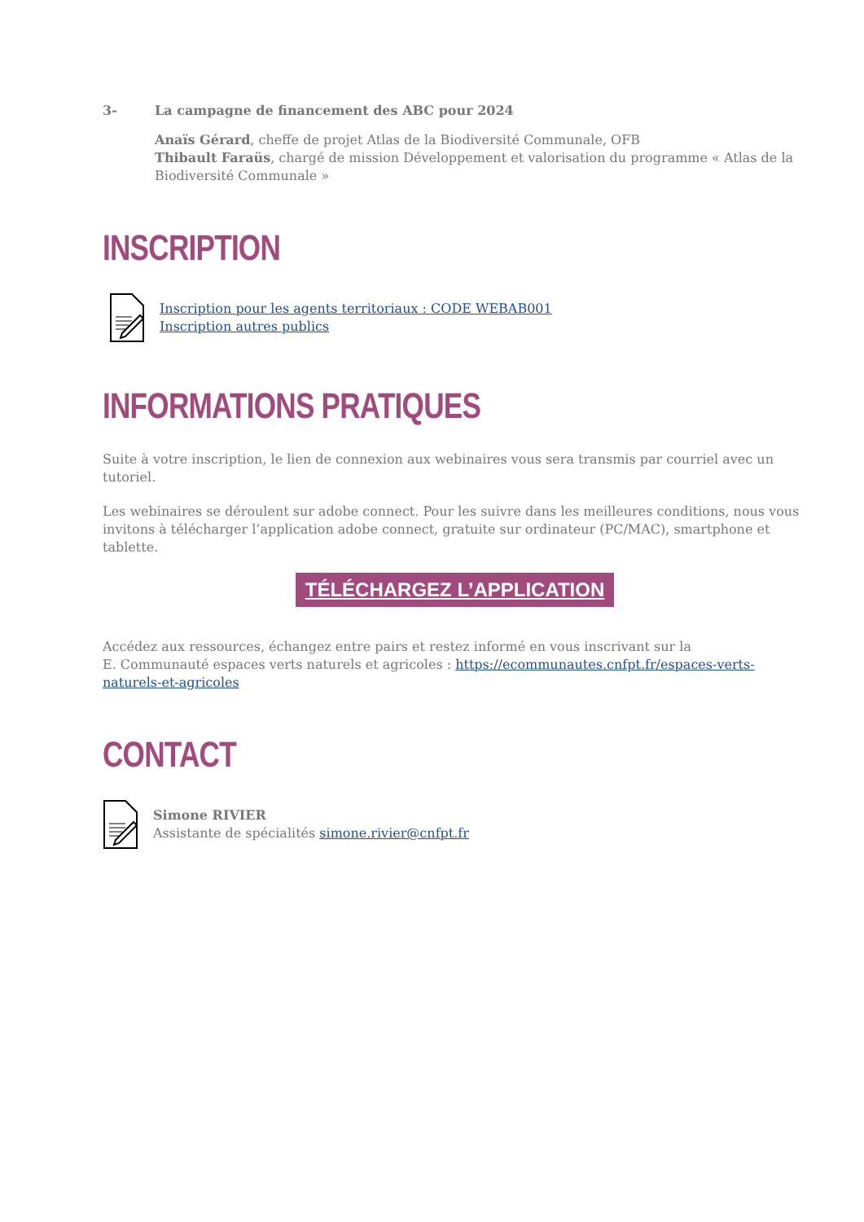3- La campagne de financement des ABC pour 2024
Anaïs Gérard, cheffe de projet Atlas de la Biodiversité Communale, OFB
Thibault Faraüs, chargé de mission Développement et valorisation du programme « Atlas de la Biodiversité Communale »
INSCRIPTION
Inscription pour les agents territoriaux : CODE WEBAB001
Inscription autres publics
INFORMATIONS PRATIQUES
Suite à votre inscription, le lien de connexion aux webinaires vous sera transmis par courriel avec un tutoriel.
Les webinaires se déroulent sur adobe connect. Pour les suivre dans les meilleures conditions, nous vous invitons à télécharger l’application adobe connect, gratuite sur ordinateur (PC/MAC), smartphone et tablette.
TÉLÉCHARGEZ L’APPLICATION
Accédez aux ressources, échangez entre pairs et restez informé en vous inscrivant sur la
E. Communauté espaces verts naturels et agricoles : https://ecommunautes.cnfpt.fr/espaces-verts-naturels-et-agricoles
CONTACT
Simone RIVIER
Assistante de spécialités simone.rivier@cnfpt.fr